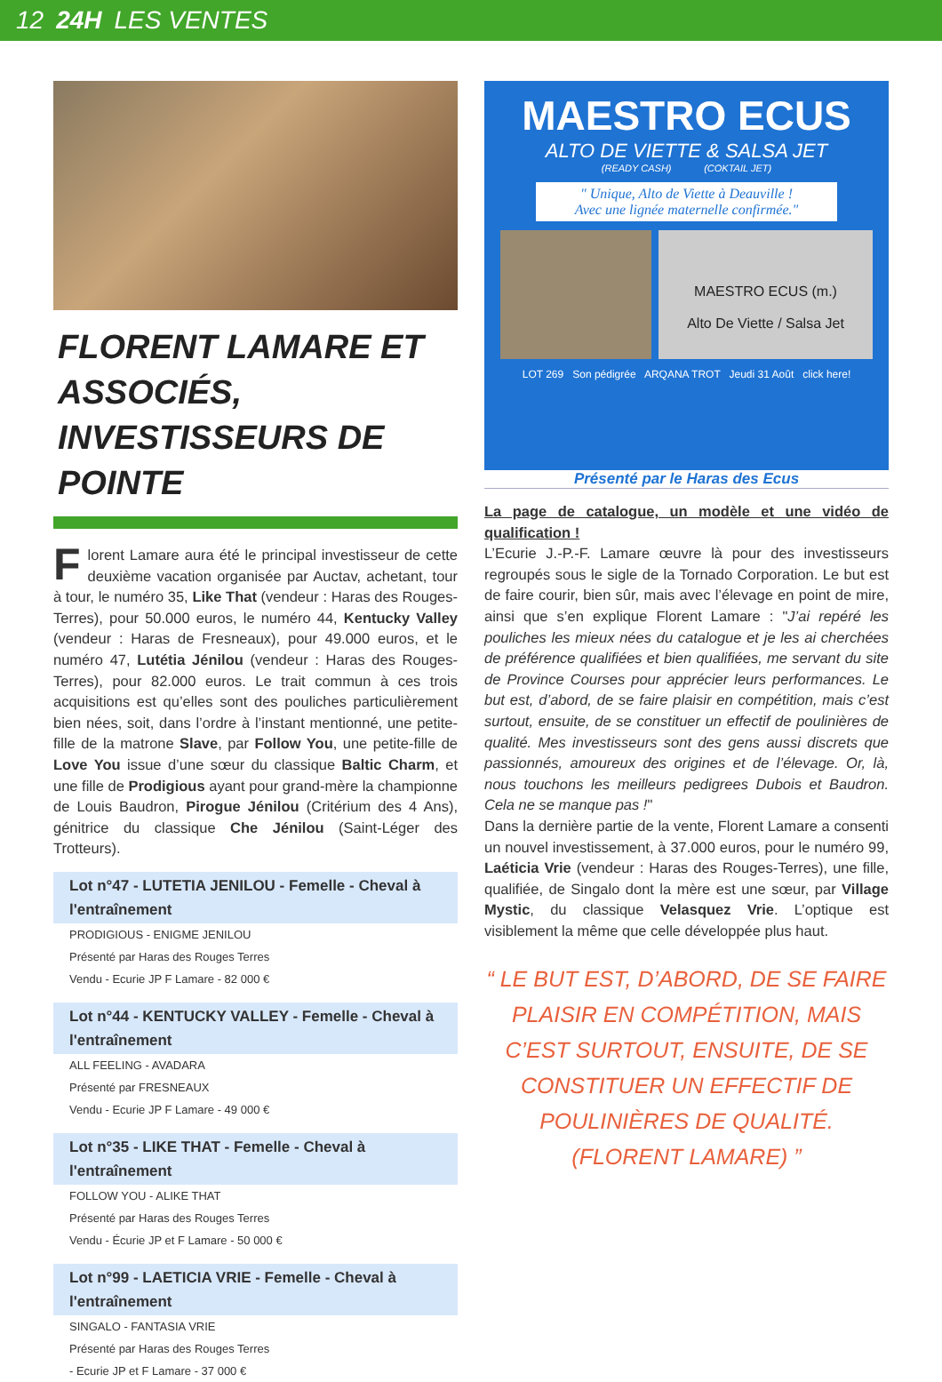12 24H LES VENTES
FLORENT LAMARE ET ASSOCIÉS, INVESTISSEURS DE POINTE
Florent Lamare aura été le principal investisseur de cette deuxième vacation organisée par Auctav, achetant, tour à tour, le numéro 35, Like That (vendeur : Haras des Rouges-Terres), pour 50.000 euros, le numéro 44, Kentucky Valley (vendeur : Haras de Fresneaux), pour 49.000 euros, et le numéro 47, Lutétia Jénilou (vendeur : Haras des Rouges-Terres), pour 82.000 euros. Le trait commun à ces trois acquisitions est qu’elles sont des pouliches particulièrement bien nées, soit, dans l’ordre à l’instant mentionné, une petite-fille de la matrone Slave, par Follow You, une petite-fille de Love You issue d’une sœur du classique Baltic Charm, et une fille de Prodigious ayant pour grand-mère la championne de Louis Baudron, Pirogue Jénilou (Critérium des 4 Ans), génitrice du classique Che Jénilou (Saint-Léger des Trotteurs).
Lot n°47 - LUTETIA JENILOU - Femelle - Cheval à l'entraînement
PRODIGIOUS - ENIGME JENILOU
Présenté par Haras des Rouges Terres
Vendu - Ecurie JP F Lamare - 82 000 €
Lot n°44 - KENTUCKY VALLEY - Femelle - Cheval à l'entraînement
ALL FEELING - AVADARA
Présenté par FRESNEAUX
Vendu - Ecurie JP F Lamare - 49 000 €
Lot n°35 - LIKE THAT - Femelle - Cheval à l'entraînement
FOLLOW YOU - ALIKE THAT
Présenté par Haras des Rouges Terres
Vendu - Écurie JP et F Lamare - 50 000 €
Lot n°99 - LAETICIA VRIE - Femelle - Cheval à l'entraînement
SINGALO - FANTASIA VRIE
Présenté par Haras des Rouges Terres
- Ecurie JP et F Lamare - 37 000 €
MAESTRO ECUS
ALTO DE VIETTE & SALSA JET
(READY CASH) (COKTAIL JET)
" Unique, Alto de Viette à Deauville !
Avec une lignée maternelle confirmée."
MAESTRO ECUS (m.)
Alto De Viette / Salsa Jet
LOT 269 Son pédigrée ARQANA TROT Jeudi 31 Août click here!
Présenté par le Haras des Ecus
La page de catalogue, un modèle et une vidéo de qualification !
L’Ecurie J.-P.-F. Lamare œuvre là pour des investisseurs regroupés sous le sigle de la Tornado Corporation. Le but est de faire courir, bien sûr, mais avec l’élevage en point de mire, ainsi que s’en explique Florent Lamare : "J’ai repéré les pouliches les mieux nées du catalogue et je les ai cherchées de préférence qualifiées et bien qualifiées, me servant du site de Province Courses pour apprécier leurs performances. Le but est, d’abord, de se faire plaisir en compétition, mais c’est surtout, ensuite, de se constituer un effectif de poulinières de qualité. Mes investisseurs sont des gens aussi discrets que passionnés, amoureux des origines et de l’élevage. Or, là, nous touchons les meilleurs pedigrees Dubois et Baudron. Cela ne se manque pas !"
Dans la dernière partie de la vente, Florent Lamare a consenti un nouvel investissement, à 37.000 euros, pour le numéro 99, Laéticia Vrie (vendeur : Haras des Rouges-Terres), une fille, qualifiée, de Singalo dont la mère est une sœur, par Village Mystic, du classique Velasquez Vrie. L’optique est visiblement la même que celle développée plus haut.
“ LE BUT EST, D’ABORD, DE SE FAIRE PLAISIR EN COMPÉTITION, MAIS C’EST SURTOUT, ENSUITE, DE SE CONSTITUER UN EFFECTIF DE POULINIÈRES DE QUALITÉ. (FLORENT LAMARE) ”